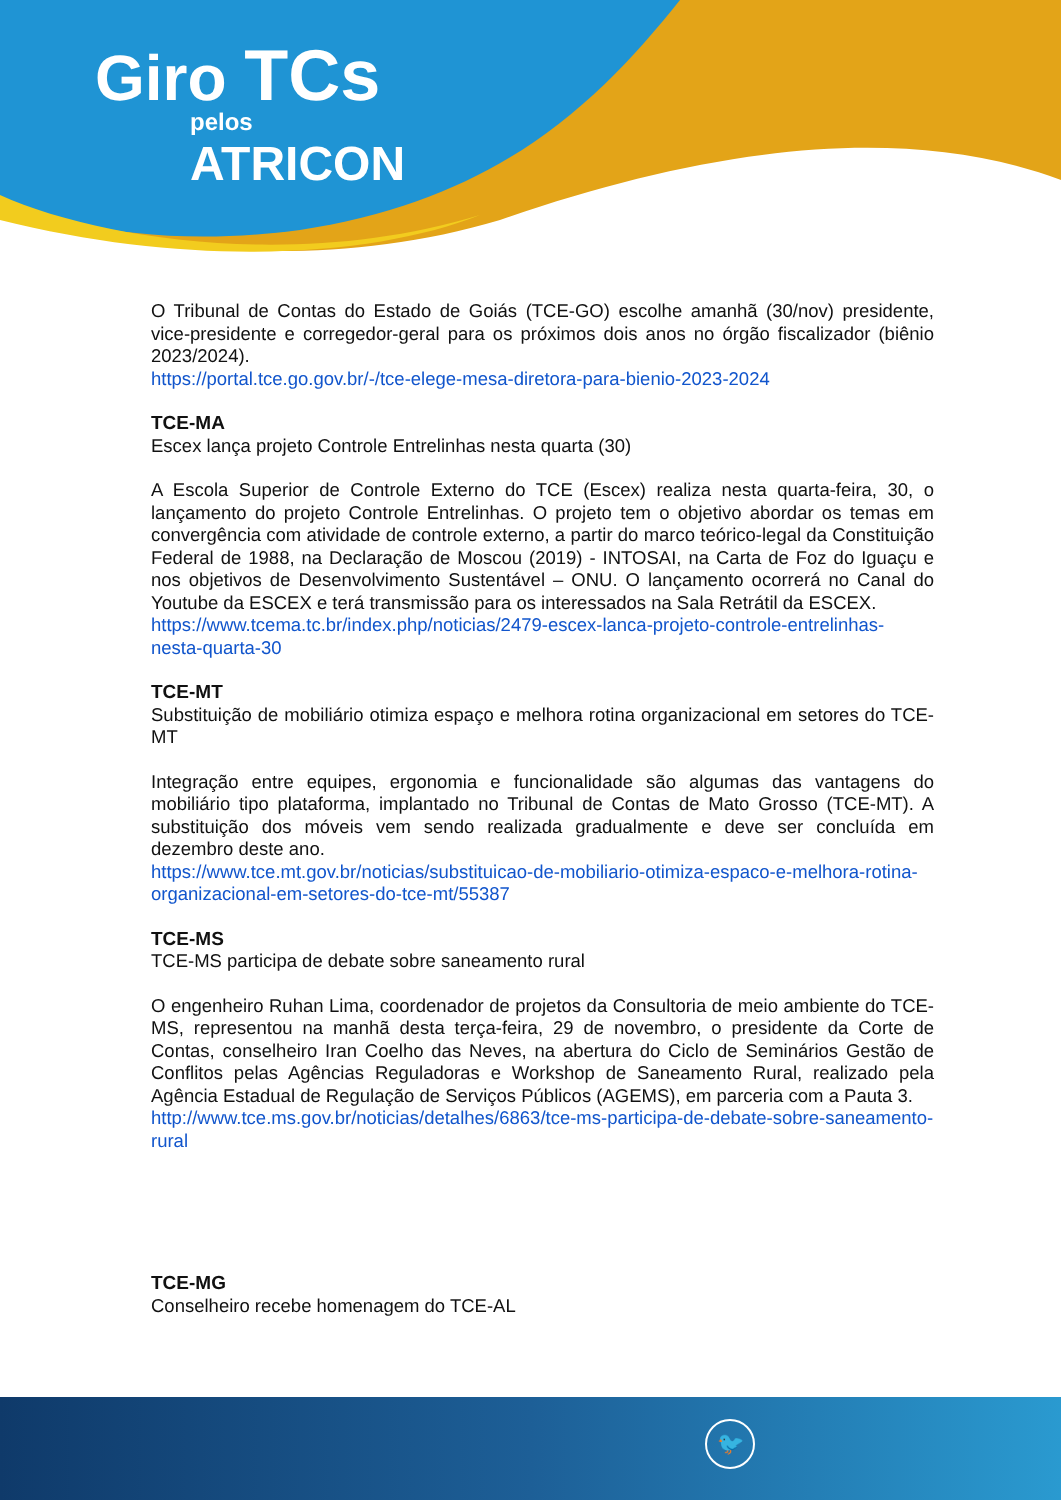Giro TCs
pelos
ATRICON
O Tribunal de Contas do Estado de Goiás (TCE-GO) escolhe amanhã (30/nov) presidente, vice-presidente e corregedor-geral para os próximos dois anos no órgão fiscalizador (biênio 2023/2024).
https://portal.tce.go.gov.br/-/tce-elege-mesa-diretora-para-bienio-2023-2024
TCE-MA
Escex lança projeto Controle Entrelinhas nesta quarta (30)
A Escola Superior de Controle Externo do TCE (Escex) realiza nesta quarta-feira, 30, o lançamento do projeto Controle Entrelinhas. O projeto tem o objetivo abordar os temas em convergência com atividade de controle externo, a partir do marco teórico-legal da Constituição Federal de 1988, na Declaração de Moscou (2019) - INTOSAI, na Carta de Foz do Iguaçu e nos objetivos de Desenvolvimento Sustentável – ONU. O lançamento ocorrerá no Canal do Youtube da ESCEX e terá transmissão para os interessados na Sala Retrátil da ESCEX.
https://www.tcema.tc.br/index.php/noticias/2479-escex-lanca-projeto-controle-entrelinhas-nesta-quarta-30
TCE-MT
Substituição de mobiliário otimiza espaço e melhora rotina organizacional em setores do TCE-MT
Integração entre equipes, ergonomia e funcionalidade são algumas das vantagens do mobiliário tipo plataforma, implantado no Tribunal de Contas de Mato Grosso (TCE-MT). A substituição dos móveis vem sendo realizada gradualmente e deve ser concluída em dezembro deste ano.
https://www.tce.mt.gov.br/noticias/substituicao-de-mobiliario-otimiza-espaco-e-melhora-rotina-organizacional-em-setores-do-tce-mt/55387
TCE-MS
TCE-MS participa de debate sobre saneamento rural
O engenheiro Ruhan Lima, coordenador de projetos da Consultoria de meio ambiente do TCE-MS, representou na manhã desta terça-feira, 29 de novembro, o presidente da Corte de Contas, conselheiro Iran Coelho das Neves, na abertura do Ciclo de Seminários Gestão de Conflitos pelas Agências Reguladoras e Workshop de Saneamento Rural, realizado pela Agência Estadual de Regulação de Serviços Públicos (AGEMS), em parceria com a Pauta 3.
http://www.tce.ms.gov.br/noticias/detalhes/6863/tce-ms-participa-de-debate-sobre-saneamento-rural
TCE-MG
Conselheiro recebe homenagem do TCE-AL
🐦